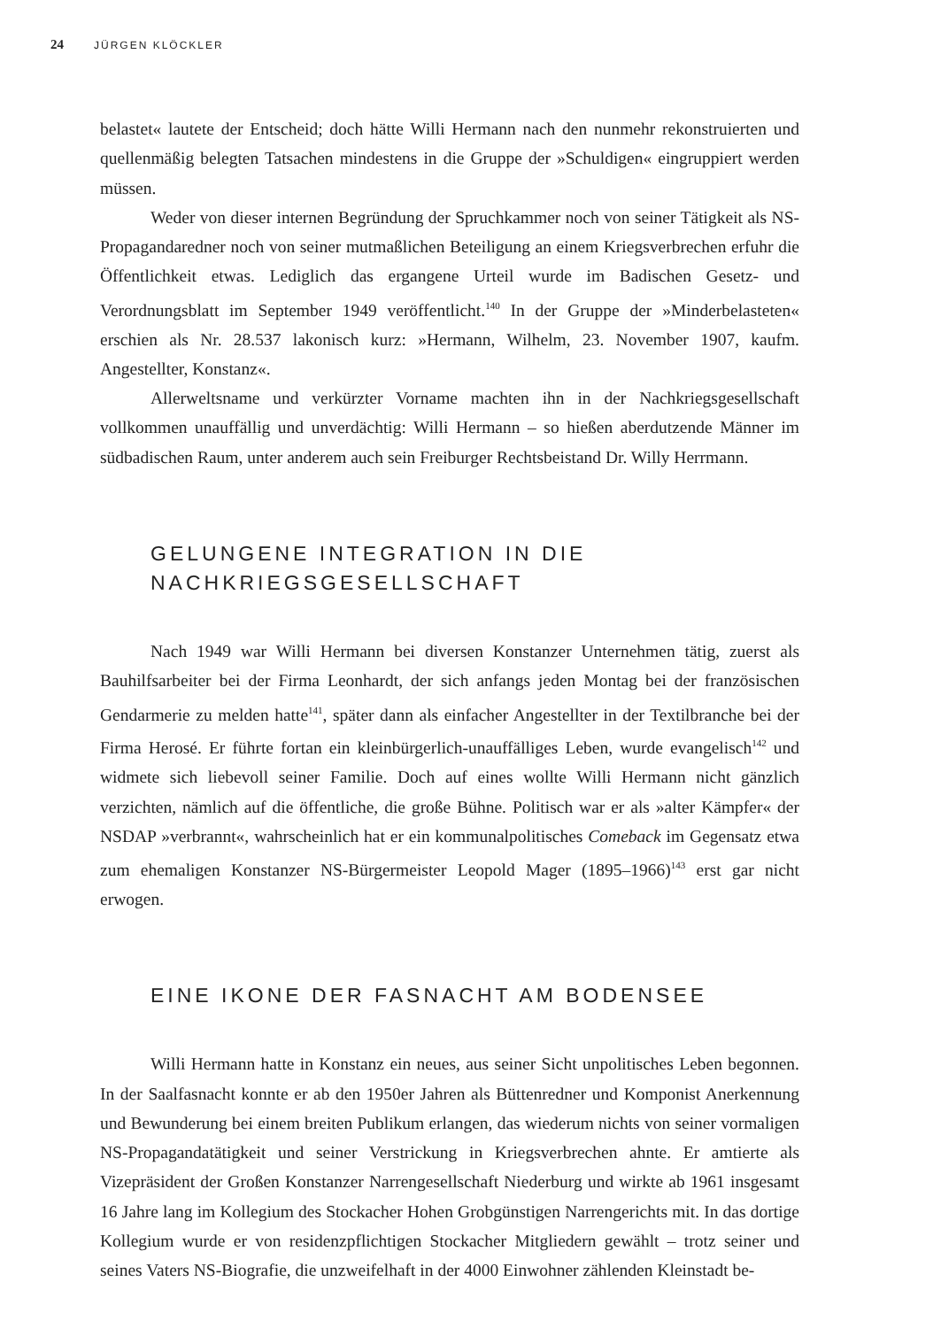24 JÜRGEN KLÖCKLER
belastet« lautete der Entscheid; doch hätte Willi Hermann nach den nunmehr rekonstruierten und quellenmäßig belegten Tatsachen mindestens in die Gruppe der »Schuldigen« eingruppiert werden müssen.
Weder von dieser internen Begründung der Spruchkammer noch von seiner Tätigkeit als NS-Propagandaredner noch von seiner mutmaßlichen Beteiligung an einem Kriegsverbrechen erfuhr die Öffentlichkeit etwas. Lediglich das ergangene Urteil wurde im Badischen Gesetz- und Verordnungsblatt im September 1949 veröffentlicht.<sup>140</sup> In der Gruppe der »Minderbelasteten« erschien als Nr. 28.537 lakonisch kurz: »Hermann, Wilhelm, 23. November 1907, kaufm. Angestellter, Konstanz«.
Allerweltsname und verkürzter Vorname machten ihn in der Nachkriegsgesellschaft vollkommen unauffällig und unverdächtig: Willi Hermann – so hießen aberdutzende Männer im südbadischen Raum, unter anderem auch sein Freiburger Rechtsbeistand Dr. Willy Herrmann.
GELUNGENE INTEGRATION IN DIE
NACHKRIEGSGESELLSCHAFT
Nach 1949 war Willi Hermann bei diversen Konstanzer Unternehmen tätig, zuerst als Bauhilfsarbeiter bei der Firma Leonhardt, der sich anfangs jeden Montag bei der französischen Gendarmerie zu melden hatte<sup>141</sup>, später dann als einfacher Angestellter in der Textilbranche bei der Firma Herosé. Er führte fortan ein kleinbürgerlich-unauffälliges Leben, wurde evangelisch<sup>142</sup> und widmete sich liebevoll seiner Familie. Doch auf eines wollte Willi Hermann nicht gänzlich verzichten, nämlich auf die öffentliche, die große Bühne. Politisch war er als »alter Kämpfer« der NSDAP »verbrannt«, wahrscheinlich hat er ein kommunalpolitisches Comeback im Gegensatz etwa zum ehemaligen Konstanzer NS-Bürgermeister Leopold Mager (1895–1966)<sup>143</sup> erst gar nicht erwogen.
EINE IKONE DER FASNACHT AM BODENSEE
Willi Hermann hatte in Konstanz ein neues, aus seiner Sicht unpolitisches Leben begonnen. In der Saalfasnacht konnte er ab den 1950er Jahren als Büttenredner und Komponist Anerkennung und Bewunderung bei einem breiten Publikum erlangen, das wiederum nichts von seiner vormaligen NS-Propagandatätigkeit und seiner Verstrickung in Kriegsverbrechen ahnte. Er amtierte als Vizepräsident der Großen Konstanzer Narrengesellschaft Niederburg und wirkte ab 1961 insgesamt 16 Jahre lang im Kollegium des Stockacher Hohen Grobgünstigen Narrengerichts mit. In das dortige Kollegium wurde er von residenzpflichtigen Stockacher Mitgliedern gewählt – trotz seiner und seines Vaters NS-Biografie, die unzweifelhaft in der 4000 Einwohner zählenden Kleinstadt be-